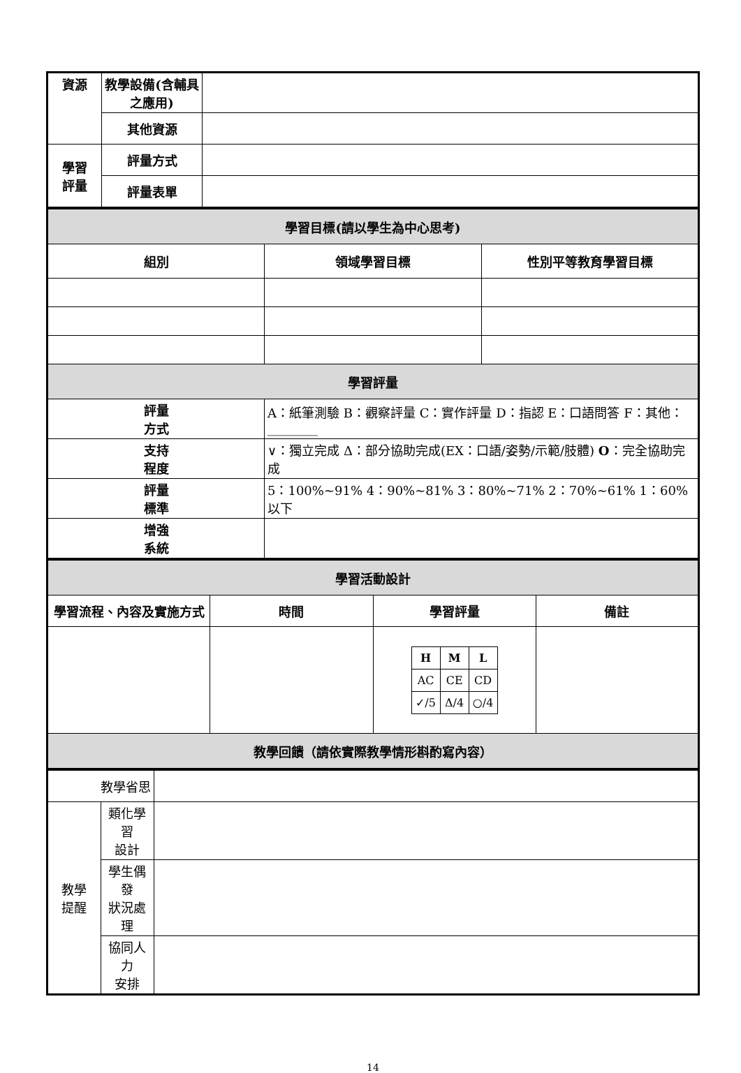| 資源 | 教學設備(含輔具之應用) | |
| | 其他資源 | |
| 學習 評量 | 評量方式 | |
| | 評量表單 | |
| 學習目標(請以學生為中心思考) | | |
| 組別 | 領域學習目標 | 性別平等教育學習目標 |
| 學習評量 | | |
| 評量 方式 | A：紙筆測驗 B：觀察評量 C：實作評量 D：指認 E：口語問答 F：其他：________ | |
| 支持 程度 | ∨：獨立完成 Δ：部分協助完成(EX：口語/姿勢/示範/肢體) O ：完全協助完成 | |
| 評量 標準 | 5：100%~91% 4：90%~81% 3：80%~71% 2：70%~61% 1：60%以下 | |
| 增強 系統 | | |
| 學習活動設計 | | | |
| 學習流程、內容及實施方式 | 時間 | 學習評量 | 備註 |
| | | / H / M / L / / AC / CE / CD / / ✓/5 / Δ/4 / ○/4 / | |
| 教學回饋（請依實際教學情形斟酌寫內容） | | | |
| 教學省思 | | |
| 教學 提醒 | 類化學習 設計 | |
| | 學生偶發 狀況處理 | |
| | 協同人力 安排 | |
14